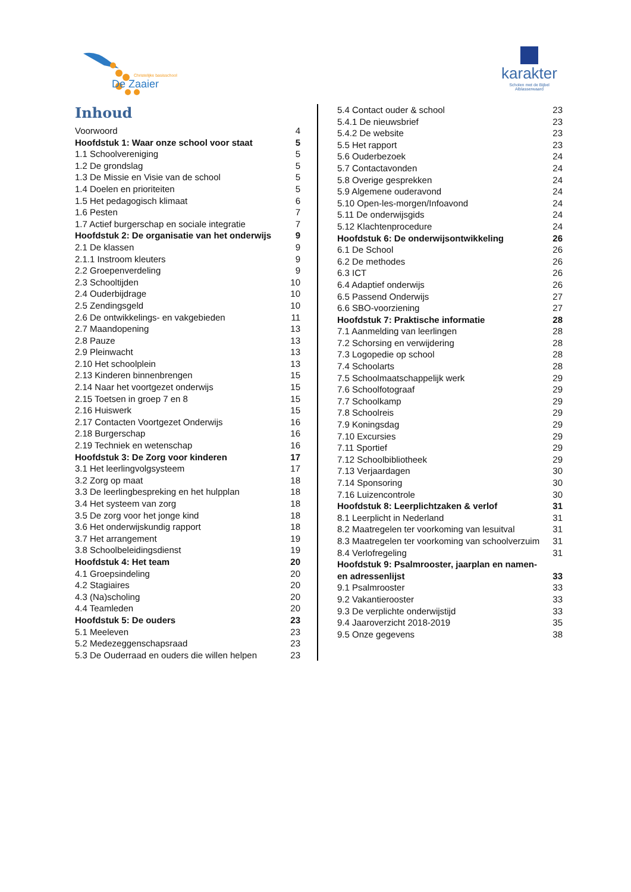Christelijke basisschool
De Zaaier
karakter
Scholen met de Bijbel
Alblasserwaard
Inhoud
Voorwoord 4
Hoofdstuk 1: Waar onze school voor staat 5
1.1 Schoolvereniging 5
1.2 De grondslag 5
1.3 De Missie en Visie van de school 5
1.4 Doelen en prioriteiten 5
1.5 Het pedagogisch klimaat 6
1.6 Pesten 7
1.7 Actief burgerschap en sociale integratie 7
Hoofdstuk 2: De organisatie van het onderwijs 9
2.1 De klassen 9
2.1.1 Instroom kleuters 9
2.2 Groepenverdeling 9
2.3 Schooltijden 10
2.4 Ouderbijdrage 10
2.5 Zendingsgeld 10
2.6 De ontwikkelings- en vakgebieden 11
2.7 Maandopening 13
2.8 Pauze 13
2.9 Pleinwacht 13
2.10 Het schoolplein 13
2.13 Kinderen binnenbrengen 15
2.14 Naar het voortgezet onderwijs 15
2.15 Toetsen in groep 7 en 8 15
2.16 Huiswerk 15
2.17 Contacten Voortgezet Onderwijs 16
2.18 Burgerschap 16
2.19 Techniek en wetenschap 16
Hoofdstuk 3: De Zorg voor kinderen 17
3.1 Het leerlingvolgsysteem 17
3.2 Zorg op maat 18
3.3 De leerlingbespreking en het hulpplan 18
3.4 Het systeem van zorg 18
3.5 De zorg voor het jonge kind 18
3.6 Het onderwijskundig rapport 18
3.7 Het arrangement 19
3.8 Schoolbeleidingsdienst 19
Hoofdstuk 4: Het team 20
4.1 Groepsindeling 20
4.2 Stagiaires 20
4.3 (Na)scholing 20
4.4 Teamleden 20
Hoofdstuk 5: De ouders 23
5.1 Meeleven 23
5.2 Medezeggenschapsraad 23
5.3 De Ouderraad en ouders die willen helpen 23
5.4 Contact ouder & school 23
5.4.1 De nieuwsbrief 23
5.4.2 De website 23
5.5 Het rapport 23
5.6 Ouderbezoek 24
5.7 Contactavonden 24
5.8 Overige gesprekken 24
5.9 Algemene ouderavond 24
5.10 Open-les-morgen/Infoavond 24
5.11 De onderwijsgids 24
5.12 Klachtenprocedure 24
Hoofdstuk 6: De onderwijsontwikkeling 26
6.1 De School 26
6.2 De methodes 26
6.3 ICT 26
6.4 Adaptief onderwijs 26
6.5 Passend Onderwijs 27
6.6 SBO-voorziening 27
Hoofdstuk 7: Praktische informatie 28
7.1 Aanmelding van leerlingen 28
7.2 Schorsing en verwijdering 28
7.3 Logopedie op school 28
7.4 Schoolarts 28
7.5 Schoolmaatschappelijk werk 29
7.6 Schoolfotograaf 29
7.7 Schoolkamp 29
7.8 Schoolreis 29
7.9 Koningsdag 29
7.10 Excursies 29
7.11 Sportief 29
7.12 Schoolbibliotheek 29
7.13 Verjaardagen 30
7.14 Sponsoring 30
7.16 Luizencontrole 30
Hoofdstuk 8: Leerplichtzaken & verlof 31
8.1 Leerplicht in Nederland 31
8.2 Maatregelen ter voorkoming van lesuitval 31
8.3 Maatregelen ter voorkoming van schoolverzuim 31
8.4 Verlofregeling 31
Hoofdstuk 9: Psalmrooster, jaarplan en namen-
en adressenlijst 33
9.1 Psalmrooster 33
9.2 Vakantierooster 33
9.3 De verplichte onderwijstijd 33
9.4 Jaaroverzicht 2018-2019 35
9.5 Onze gegevens 38